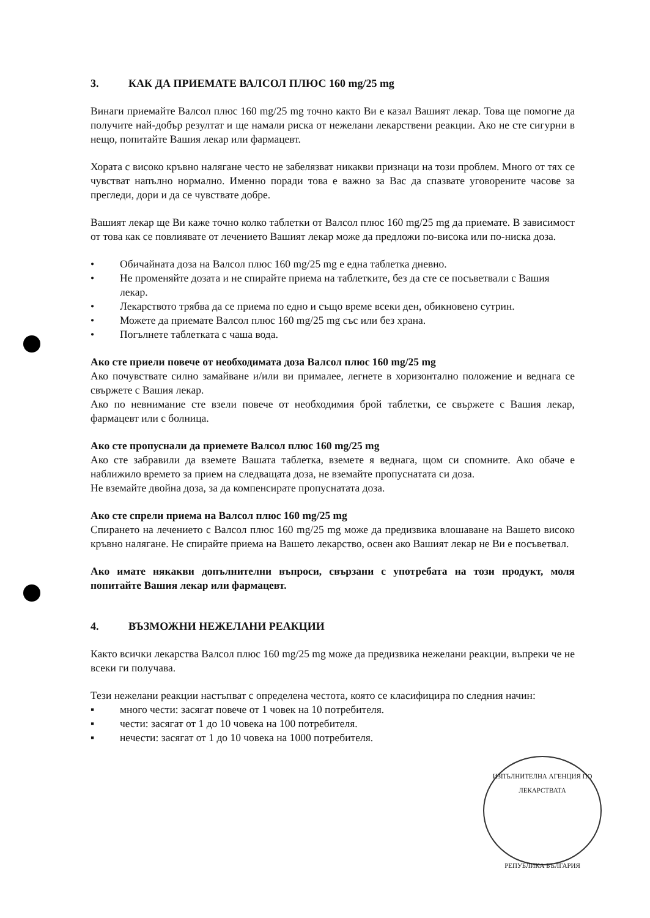3. КАК ДА ПРИЕМАТЕ ВАЛСОЛ ПЛЮС 160 mg/25 mg
Винаги приемайте Валсол плюс 160 mg/25 mg точно както Ви е казал Вашият лекар. Това ще помогне да получите най-добър резултат и ще намали риска от нежелани лекарствени реакции. Ако не сте сигурни в нещо, попитайте Вашия лекар или фармацевт.
Хората с високо кръвно налягане често не забелязват никакви признаци на този проблем. Много от тях се чувстват напълно нормално. Именно поради това е важно за Вас да спазвате уговорените часове за прегледи, дори и да се чувствате добре.
Вашият лекар ще Ви каже точно колко таблетки от Валсол плюс 160 mg/25 mg да приемате. В зависимост от това как се повлиявате от лечението Вашият лекар може да предложи по-висока или по-ниска доза.
• Обичайната доза на Валсол плюс 160 mg/25 mg е една таблетка дневно.
• Не променяйте дозата и не спирайте приема на таблетките, без да сте се посъветвали с Вашия лекар.
• Лекарството трябва да се приема по едно и също време всеки ден, обикновено сутрин.
• Можете да приемате Валсол плюс 160 mg/25 mg със или без храна.
• Погълнете таблетката с чаша вода.
Ако сте приели повече от необходимата доза Валсол плюс 160 mg/25 mg
Ако почувствате силно замайване и/или ви прималее, легнете в хоризонтално положение и веднага се свържете с Вашия лекар.
Ако по невнимание сте взели повече от необходимия брой таблетки, се свържете с Вашия лекар, фармацевт или с болница.
Ако сте пропуснали да приемете Валсол плюс 160 mg/25 mg
Ако сте забравили да вземете Вашата таблетка, вземете я веднага, щом си спомните. Ако обаче е наближило времето за прием на следващата доза, не вземайте пропуснатата си доза.
Не вземайте двойна доза, за да компенсирате пропуснатата доза.
Ако сте спрели приема на Валсол плюс 160 mg/25 mg
Спирането на лечението с Валсол плюс 160 mg/25 mg може да предизвика влошаване на Вашето високо кръвно налягане. Не спирайте приема на Вашето лекарство, освен ако Вашият лекар не Ви е посъветвал.
Ако имате някакви допълнителни въпроси, свързани с употребата на този продукт, моля попитайте Вашия лекар или фармацевт.
4. ВЪЗМОЖНИ НЕЖЕЛАНИ РЕАКЦИИ
Както всички лекарства Валсол плюс 160 mg/25 mg може да предизвика нежелани реакции, въпреки че не всеки ги получава.
Тези нежелани реакции настъпват с определена честота, която се класифицира по следния начин:
▪ много чести: засягат повече от 1 човек на 10 потребителя.
▪ чести: засягат от 1 до 10 човека на 100 потребителя.
▪ нечести: засягат от 1 до 10 човека на 1000 потребителя.
ИЗПЪЛНИТЕЛНА АГЕНЦИЯ ПО ЛЕКАРСТВАТА
РЕПУБЛИКА БЪЛГАРИЯ